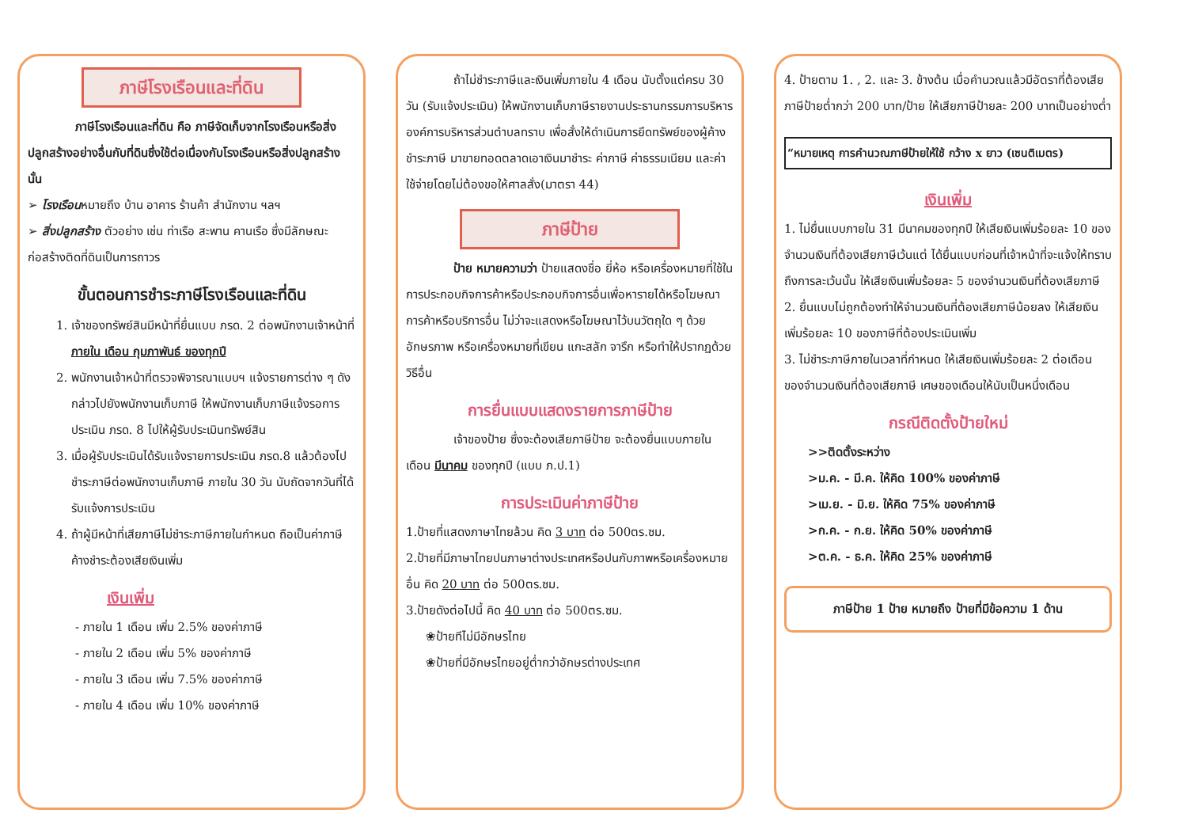ภาษีโรงเรือนและที่ดิน
ภาษีโรงเรือนและที่ดิน คือ ภาษีจัดเก็บจากโรงเรือนหรือสิ่งปลูกสร้างอย่างอื่นกับที่ดินซึ่งใช้ต่อเนื่องกับโรงเรือนหรือสิ่งปลูกสร้าง นั้น
➢ โรงเรือนหมายถึง บ้าน อาคาร ร้านค้า สำนักงาน ฯลฯ
➢ สิ่งปลูกสร้าง ตัวอย่าง เช่น ท่าเรือ สะพาน คานเรือ ซึ่งมีลักษณะก่อสร้างติดที่ดินเป็นการถาวร
ขั้นตอนการชำระภาษีโรงเรือนและที่ดิน
1. เจ้าของทรัพย์สินมีหน้าที่ยื่นแบบ ภรด. 2 ต่อพนักงานเจ้าหน้าที่ ภายใน เดือน กุมภาพันธ์ ของทุกปี
2. พนักงานเจ้าหน้าที่ตรวจพิจารณาแบบฯ แจ้งรายการต่าง ๆ ดังกล่าวไปยังพนักงานเก็บภาษี ให้พนักงานเก็บภาษีแจ้งรอการประเมิน ภรด. 8 ไปให้ผู้รับประเมินทรัพย์สิน
3. เมื่อผู้รับประเมินได้รับแจ้งรายการประเมิน ภรด.8 แล้วต้องไปชำระภาษีต่อพนักงานเก็บภาษี ภายใน 30 วัน นับถัดจากวันที่ได้รับแจ้งการประเมิน
4. ถ้าผู้มีหน้าที่เสียภาษีไม่ชำระภาษีภายในกำหนด ถือเป็นค่าภาษีค้างชำระต้องเสียเงินเพิ่ม
เงินเพิ่ม
- ภายใน 1 เดือน เพิ่ม 2.5% ของค่าภาษี
- ภายใน 2 เดือน เพิ่ม 5% ของค่าภาษี
- ภายใน 3 เดือน เพิ่ม 7.5% ของค่าภาษี
- ภายใน 4 เดือน เพิ่ม 10% ของค่าภาษี
ถ้าไม่ชำระภาษีและเงินเพิ่มภายใน 4 เดือน นับตั้งแต่ครบ 30 วัน (รับแจ้งประเมิน) ให้พนักงานเก็บภาษีรายงานประธานกรรมการบริหารองค์การบริหารส่วนตำบลทราบ เพื่อสั่งให้ดำเนินการยึดทรัพย์ของผู้ค้างชำระภาษี มาขายทอดตลาดเอาเงินมาชำระ ค่าภาษี ค่าธรรมเนียม และค่าใช้จ่ายโดยไม่ต้องขอให้ศาลสั่ง(มาตรา 44)
ภาษีป้าย
ป้าย หมายความว่า ป้ายแสดงชื่อ ยี่ห้อ หรือเครื่องหมายที่ใช้ในการประกอบกิจการค้าหรือประกอบกิจการอื่นเพื่อหารายได้หรือโฆษณาการค้าหรือบริการอื่น ไม่ว่าจะแสดงหรือโฆษณาไว้บนวัตถุใด ๆ ด้วยอักษรภาพ หรือเครื่องหมายที่เขียน แกะสลัก จารึก หรือทำให้ปรากฏด้วยวิธีอื่น
การยื่นแบบแสดงรายการภาษีป้าย
เจ้าของป้าย ซึ่งจะต้องเสียภาษีป้าย จะต้องยื่นแบบภายใน เดือน มีนาคม ของทุกปี (แบบ ภ.ป.1)
การประเมินค่าภาษีป้าย
1.ป้ายที่แสดงภาษาไทยล้วน คิด 3 บาท ต่อ 500ตร.ซม.
2.ป้ายที่มีภาษาไทยปนภาษาต่างประเทศหรือปนกับภาพหรือเครื่องหมายอื่น คิด 20 บาท ต่อ 500ตร.ซม.
3.ป้ายดังต่อไปนี้ คิด 40 บาท ต่อ 500ตร.ซม.
❀ป้ายทีไม่มีอักษรไทย
❀ป้ายที่มีอักษรไทยอยู่ต่ำกว่าอักษรต่างประเทศ
4. ป้ายตาม 1. , 2. และ 3. ข้างต้น เมื่อคำนวณแล้วมีอัตราที่ต้องเสียภาษีป้ายต่ำกว่า 200 บาท/ป้าย ให้เสียภาษีป้ายละ 200 บาทเป็นอย่างต่ำ
“หมายเหตุ การคำนวณภาษีป้ายให้ใช้ กว้าง x ยาว (เซนติเมตร)
เงินเพิ่ม
1. ไม่ยื่นแบบภายใน 31 มีนาคมของทุกปี ให้เสียเงินเพิ่มร้อยละ 10 ของจำนวนเงินที่ต้องเสียภาษีเว้นแต่ ได้ยื่นแบบก่อนที่เจ้าหน้าที่จะแจ้งให้ทราบถึงการละเว้นนั้น ให้เสียเงินเพิ่มร้อยละ 5 ของจำนวนเงินที่ต้องเสียภาษี
2. ยื่นแบบไม่ถูกต้องทำให้จำนวนเงินที่ต้องเสียภาษีน้อยลง ให้เสียเงินเพิ่มร้อยละ 10 ของภาษีที่ต้องประเมินเพิ่ม
3. ไม่ชำระภาษีภายในเวลาที่กำหนด ให้เสียเงินเพิ่มร้อยละ 2 ต่อเดือน ของจำนวนเงินที่ต้องเสียภาษี เศษของเดือนให้นับเป็นหนึ่งเดือน
กรณีติดตั้งป้ายใหม่
>>ติดตั้งระหว่าง
>ม.ค. - มี.ค. ให้คิด 100% ของค่าภาษี
>เม.ย. - มิ.ย. ให้คิด 75% ของค่าภาษี
>ก.ค. - ก.ย. ให้คิด 50% ของค่าภาษี
>ต.ค. - ธ.ค. ให้คิด 25% ของค่าภาษี
ภาษีป้าย 1 ป้าย หมายถึง ป้ายที่มีข้อความ 1 ด้าน